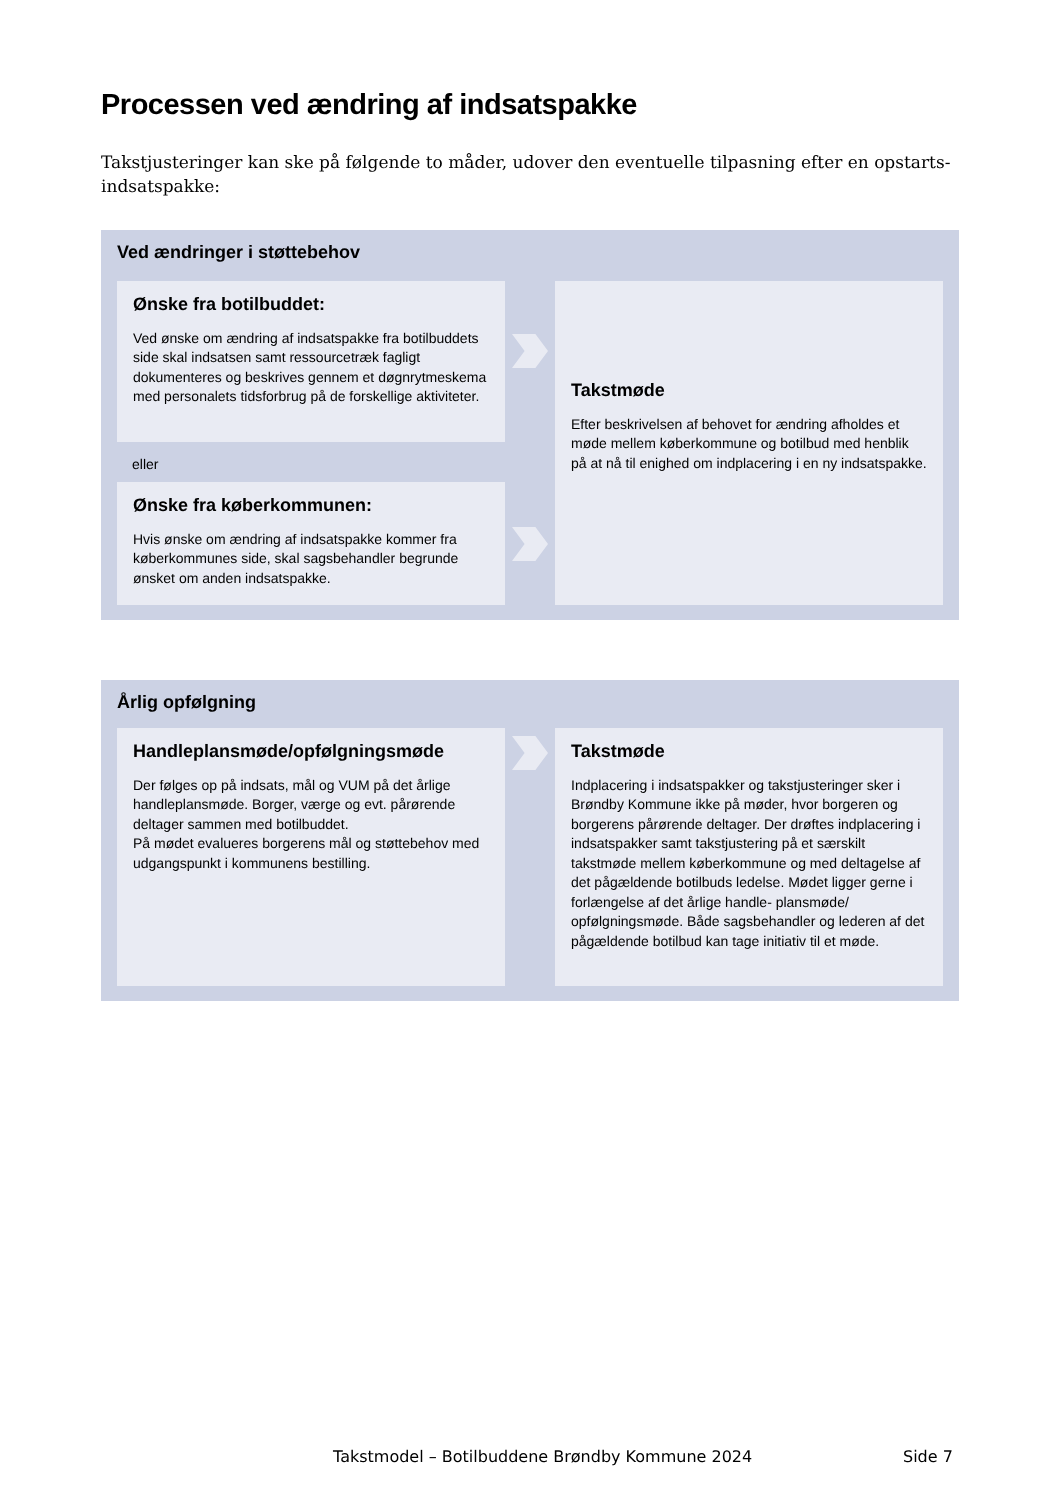Processen ved ændring af indsatspakke
Takstjusteringer kan ske på følgende to måder, udover den eventuelle tilpasning efter en opstarts-indsatspakke:
Ved ændringer i støttebehov
Ønske fra botilbuddet:
Ved ønske om ændring af indsatspakke fra botilbuddets side skal indsatsen samt ressourcetræk fagligt dokumenteres og beskrives gennem et døgnrytmeskema med personalets tidsforbrug på de forskellige aktiviteter.
eller
Ønske fra køberkommunen:
Hvis ønske om ændring af indsatspakke kommer fra køberkommunes side, skal sagsbehandler begrunde ønsket om anden indsatspakke.
Takstmøde
Efter beskrivelsen af behovet for ændring afholdes et møde mellem køberkommune og botilbud med henblik på at nå til enighed om indplacering i en ny indsatspakke.
Årlig opfølgning
Handleplansmøde/opfølgningsmøde
Der følges op på indsats, mål og VUM på det årlige handleplansmøde. Borger, værge og evt. pårørende deltager sammen med botilbuddet.
På mødet evalueres borgerens mål og støttebehov med udgangspunkt i kommunens bestilling.
Takstmøde
Indplacering i indsatspakker og takstjusteringer sker i Brøndby Kommune ikke på møder, hvor borgeren og borgerens pårørende deltager. Der drøftes indplacering i indsatspakker samt takstjustering på et særskilt takstmøde mellem køberkommune og med deltagelse af det pågældende botilbuds ledelse. Mødet ligger gerne i forlængelse af det årlige handle- plansmøde/ opfølgningsmøde. Både sagsbehandler og lederen af det pågældende botilbud kan tage initiativ til et møde.
Takstmodel – Botilbuddene Brøndby Kommune 2024 Side 7